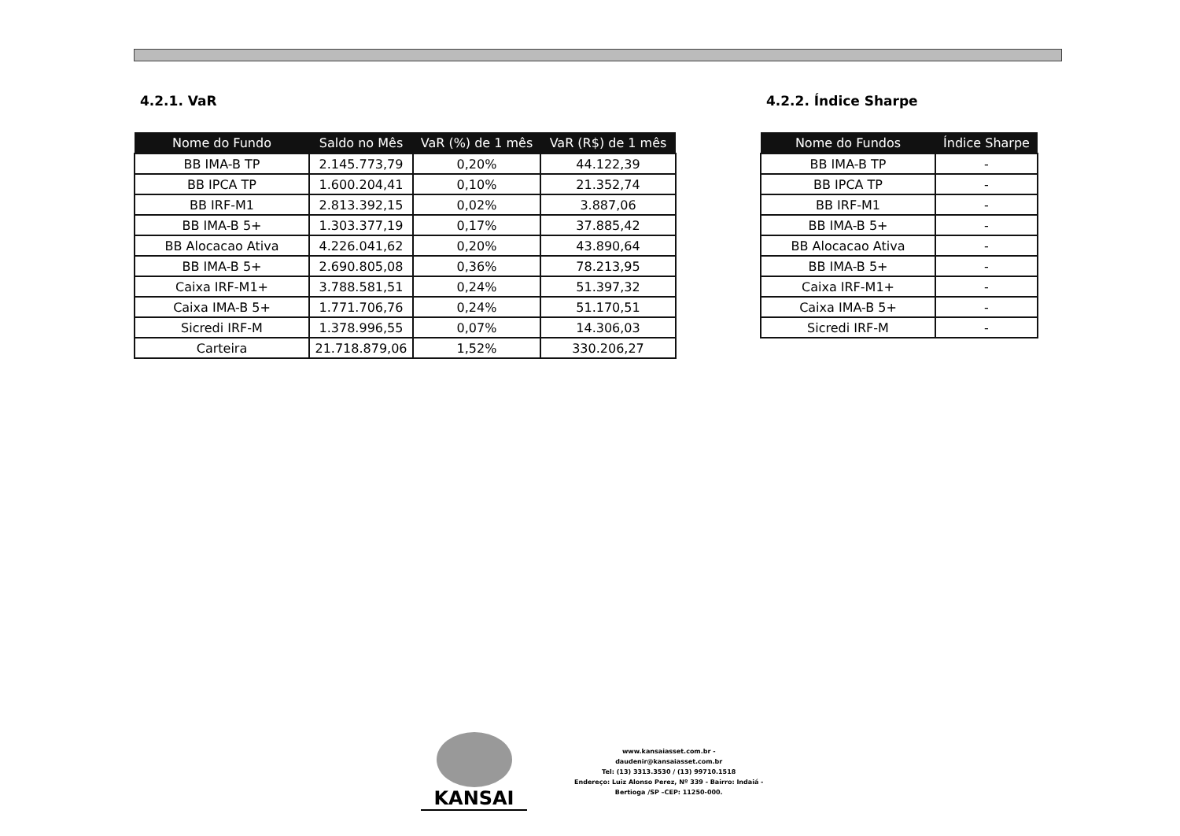4.2.1. VaR
| Nome do Fundo | Saldo no Mês | VaR (%) de 1 mês | VaR (R$) de 1 mês |
| --- | --- | --- | --- |
| BB IMA-B TP | 2.145.773,79 | 0,20% | 44.122,39 |
| BB IPCA TP | 1.600.204,41 | 0,10% | 21.352,74 |
| BB IRF-M1 | 2.813.392,15 | 0,02% | 3.887,06 |
| BB IMA-B 5+ | 1.303.377,19 | 0,17% | 37.885,42 |
| BB Alocacao Ativa | 4.226.041,62 | 0,20% | 43.890,64 |
| BB IMA-B 5+ | 2.690.805,08 | 0,36% | 78.213,95 |
| Caixa IRF-M1+ | 3.788.581,51 | 0,24% | 51.397,32 |
| Caixa IMA-B 5+ | 1.771.706,76 | 0,24% | 51.170,51 |
| Sicredi IRF-M | 1.378.996,55 | 0,07% | 14.306,03 |
| Carteira | 21.718.879,06 | 1,52% | 330.206,27 |
4.2.2. Índice Sharpe
| Nome do Fundos | Índice Sharpe |
| --- | --- |
| BB IMA-B TP | - |
| BB IPCA TP | - |
| BB IRF-M1 | - |
| BB IMA-B 5+ | - |
| BB Alocacao Ativa | - |
| BB IMA-B 5+ | - |
| Caixa IRF-M1+ | - |
| Caixa IMA-B 5+ | - |
| Sicredi IRF-M | - |
KANSAI
www.kansaiasset.com.br -
daudenir@kansaiasset.com.br
Tel: (13) 3313.3530 / (13) 99710.1518
Endereço: Luiz Alonso Perez, Nº 339 - Bairro: Indaiá -
Bertioga /SP –CEP: 11250-000.